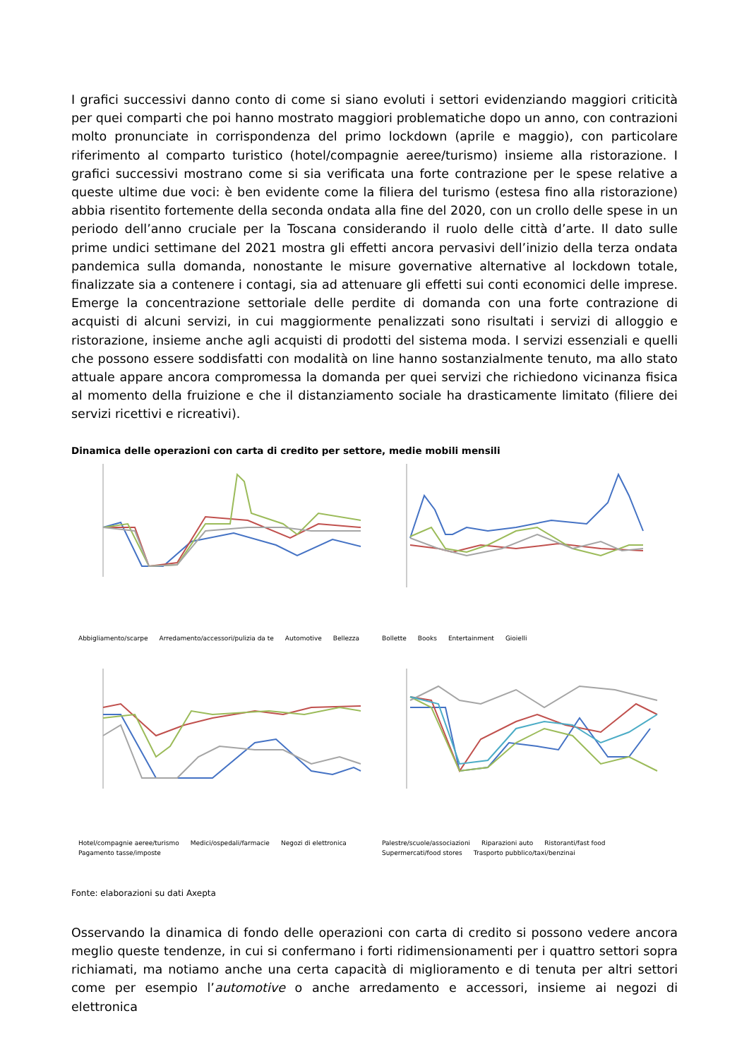I grafici successivi danno conto di come si siano evoluti i settori evidenziando maggiori criticità per quei comparti che poi hanno mostrato maggiori problematiche dopo un anno, con contrazioni molto pronunciate in corrispondenza del primo lockdown (aprile e maggio), con particolare riferimento al comparto turistico (hotel/compagnie aeree/turismo) insieme alla ristorazione. I grafici successivi mostrano come si sia verificata una forte contrazione per le spese relative a queste ultime due voci: è ben evidente come la filiera del turismo (estesa fino alla ristorazione) abbia risentito fortemente della seconda ondata alla fine del 2020, con un crollo delle spese in un periodo dell’anno cruciale per la Toscana considerando il ruolo delle città d’arte. Il dato sulle prime undici settimane del 2021 mostra gli effetti ancora pervasivi dell’inizio della terza ondata pandemica sulla domanda, nonostante le misure governative alternative al lockdown totale, finalizzate sia a contenere i contagi, sia ad attenuare gli effetti sui conti economici delle imprese. Emerge la concentrazione settoriale delle perdite di domanda con una forte contrazione di acquisti di alcuni servizi, in cui maggiormente penalizzati sono risultati i servizi di alloggio e ristorazione, insieme anche agli acquisti di prodotti del sistema moda. I servizi essenziali e quelli che possono essere soddisfatti con modalità on line hanno sostanzialmente tenuto, ma allo stato attuale appare ancora compromessa la domanda per quei servizi che richiedono vicinanza fisica al momento della fruizione e che il distanziamento sociale ha drasticamente limitato (filiere dei servizi ricettivi e ricreativi).
Dinamica delle operazioni con carta di credito per settore, medie mobili mensili
Abbigliamento/scarpe Arredamento/accessori/pulizia da te Automotive Bellezza
Bollette Books Entertainment Gioielli
Hotel/compagnie aeree/turismo Medici/ospedali/farmacie Negozi di elettronica Pagamento tasse/imposte
Palestre/scuole/associazioni Riparazioni auto Ristoranti/fast food Supermercati/food stores Trasporto pubblico/taxi/benzinai
Fonte: elaborazioni su dati Axepta
Osservando la dinamica di fondo delle operazioni con carta di credito si possono vedere ancora meglio queste tendenze, in cui si confermano i forti ridimensionamenti per i quattro settori sopra richiamati, ma notiamo anche una certa capacità di miglioramento e di tenuta per altri settori come per esempio l’automotive o anche arredamento e accessori, insieme ai negozi di elettronica